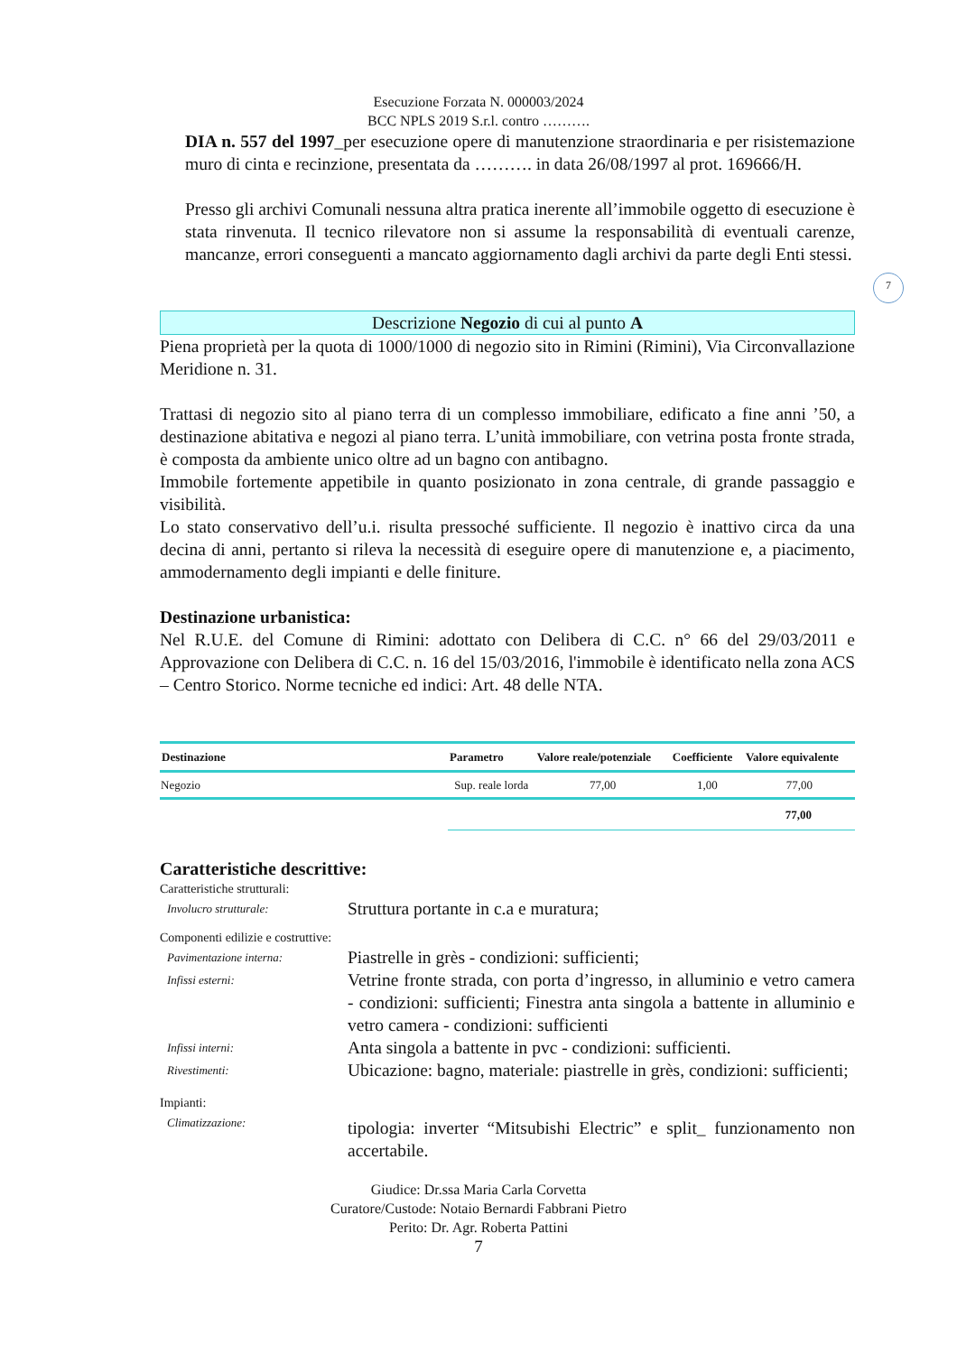Esecuzione Forzata N. 000003/2024
BCC NPLS 2019 S.r.l. contro ……….
7
DIA n. 557 del 1997_per esecuzione opere di manutenzione straordinaria e per risistemazione muro di cinta e recinzione, presentata da ………. in data 26/08/1997 al prot. 169666/H.
Presso gli archivi Comunali nessuna altra pratica inerente all’immobile oggetto di esecuzione è stata rinvenuta. Il tecnico rilevatore non si assume la responsabilità di eventuali carenze, mancanze, errori conseguenti a mancato aggiornamento dagli archivi da parte degli Enti stessi.
Descrizione Negozio di cui al punto A
Piena proprietà per la quota di 1000/1000 di negozio sito in Rimini (Rimini), Via Circonvallazione Meridione n. 31.
Trattasi di negozio sito al piano terra di un complesso immobiliare, edificato a fine anni ’50, a destinazione abitativa e negozi al piano terra. L’unità immobiliare, con vetrina posta fronte strada, è composta da ambiente unico oltre ad un bagno con antibagno.
Immobile fortemente appetibile in quanto posizionato in zona centrale, di grande passaggio e visibilità.
Lo stato conservativo dell’u.i. risulta pressoché sufficiente. Il negozio è inattivo circa da una decina di anni, pertanto si rileva la necessità di eseguire opere di manutenzione e, a piacimento, ammodernamento degli impianti e delle finiture.
Destinazione urbanistica:
Nel R.U.E. del Comune di Rimini: adottato con Delibera di C.C. n° 66 del 29/03/2011 e Approvazione con Delibera di C.C. n. 16 del 15/03/2016, l'immobile è identificato nella zona ACS – Centro Storico. Norme tecniche ed indici: Art. 48 delle NTA.
| Destinazione | Parametro | Valore reale/potenziale | Coefficiente | Valore equivalente |
| --- | --- | --- | --- | --- |
| Negozio | Sup. reale lorda | 77,00 | 1,00 | 77,00 |
| | 77,00 | | | |
Caratteristiche descrittive:
Caratteristiche strutturali:
Involucro strutturale:
Struttura portante in c.a e muratura;
Componenti edilizie e costruttive:
Pavimentazione interna:
Piastrelle in grès - condizioni: sufficienti;
Infissi esterni:
Vetrine fronte strada, con porta d’ingresso, in alluminio e vetro camera - condizioni: sufficienti; Finestra anta singola a battente in alluminio e vetro camera - condizioni: sufficienti
Infissi interni:
Anta singola a battente in pvc - condizioni: sufficienti.
Rivestimenti:
Ubicazione: bagno, materiale: piastrelle in grès, condizioni: sufficienti;
Impianti:
Climatizzazione:
tipologia: inverter “Mitsubishi Electric” e split_ funzionamento non accertabile.
Giudice: Dr.ssa Maria Carla Corvetta
Curatore/Custode: Notaio Bernardi Fabbrani Pietro
Perito: Dr. Agr. Roberta Pattini
7